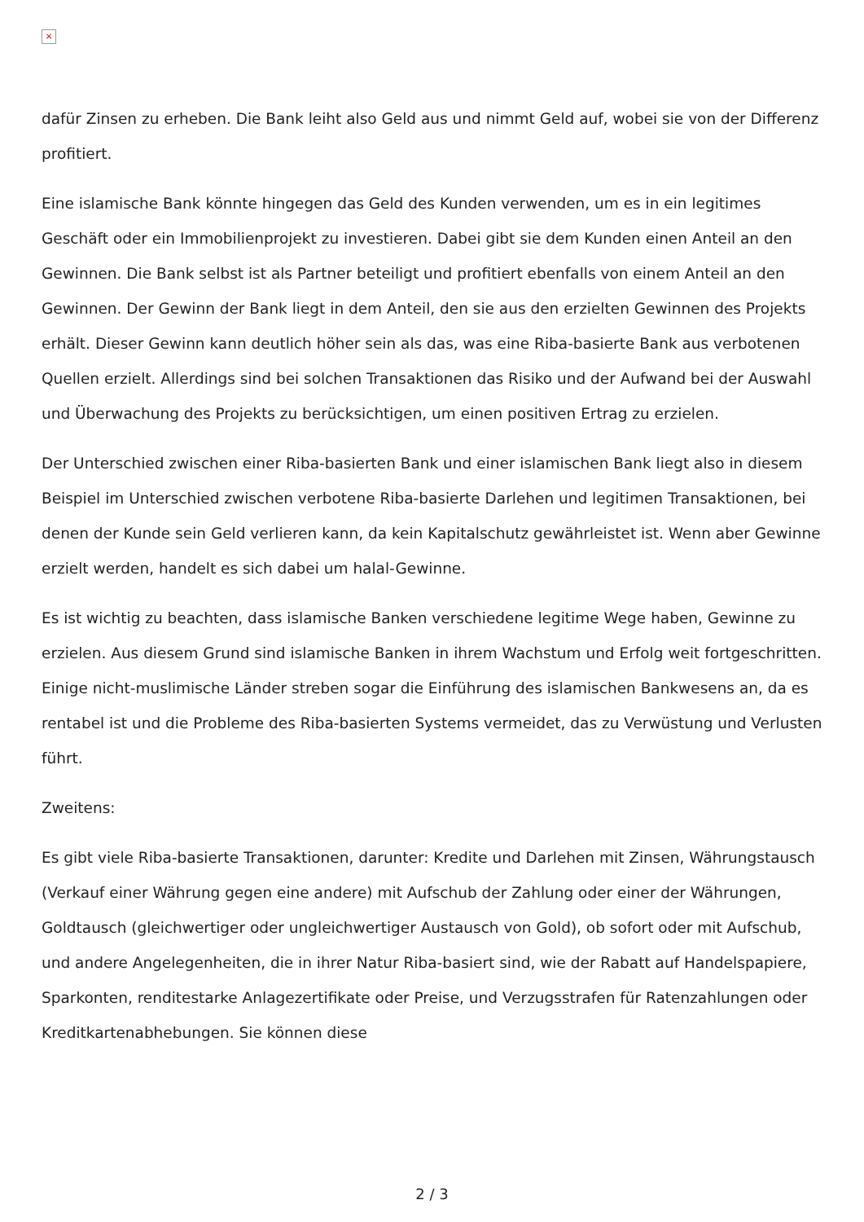×
dafür Zinsen zu erheben. Die Bank leiht also Geld aus und nimmt Geld auf, wobei sie von der Differenz profitiert.
Eine islamische Bank könnte hingegen das Geld des Kunden verwenden, um es in ein legitimes Geschäft oder ein Immobilienprojekt zu investieren. Dabei gibt sie dem Kunden einen Anteil an den Gewinnen. Die Bank selbst ist als Partner beteiligt und profitiert ebenfalls von einem Anteil an den Gewinnen. Der Gewinn der Bank liegt in dem Anteil, den sie aus den erzielten Gewinnen des Projekts erhält. Dieser Gewinn kann deutlich höher sein als das, was eine Riba-basierte Bank aus verbotenen Quellen erzielt. Allerdings sind bei solchen Transaktionen das Risiko und der Aufwand bei der Auswahl und Überwachung des Projekts zu berücksichtigen, um einen positiven Ertrag zu erzielen.
Der Unterschied zwischen einer Riba-basierten Bank und einer islamischen Bank liegt also in diesem Beispiel im Unterschied zwischen verbotene Riba-basierte Darlehen und legitimen Transaktionen, bei denen der Kunde sein Geld verlieren kann, da kein Kapitalschutz gewährleistet ist. Wenn aber Gewinne erzielt werden, handelt es sich dabei um halal-Gewinne.
Es ist wichtig zu beachten, dass islamische Banken verschiedene legitime Wege haben, Gewinne zu erzielen. Aus diesem Grund sind islamische Banken in ihrem Wachstum und Erfolg weit fortgeschritten. Einige nicht-muslimische Länder streben sogar die Einführung des islamischen Bankwesens an, da es rentabel ist und die Probleme des Riba-basierten Systems vermeidet, das zu Verwüstung und Verlusten führt.
Zweitens:
Es gibt viele Riba-basierte Transaktionen, darunter: Kredite und Darlehen mit Zinsen, Währungstausch (Verkauf einer Währung gegen eine andere) mit Aufschub der Zahlung oder einer der Währungen, Goldtausch (gleichwertiger oder ungleichwertiger Austausch von Gold), ob sofort oder mit Aufschub, und andere Angelegenheiten, die in ihrer Natur Riba-basiert sind, wie der Rabatt auf Handelspapiere, Sparkonten, renditestarke Anlagezertifikate oder Preise, und Verzugsstrafen für Ratenzahlungen oder Kreditkartenabhebungen. Sie können diese
2 / 3